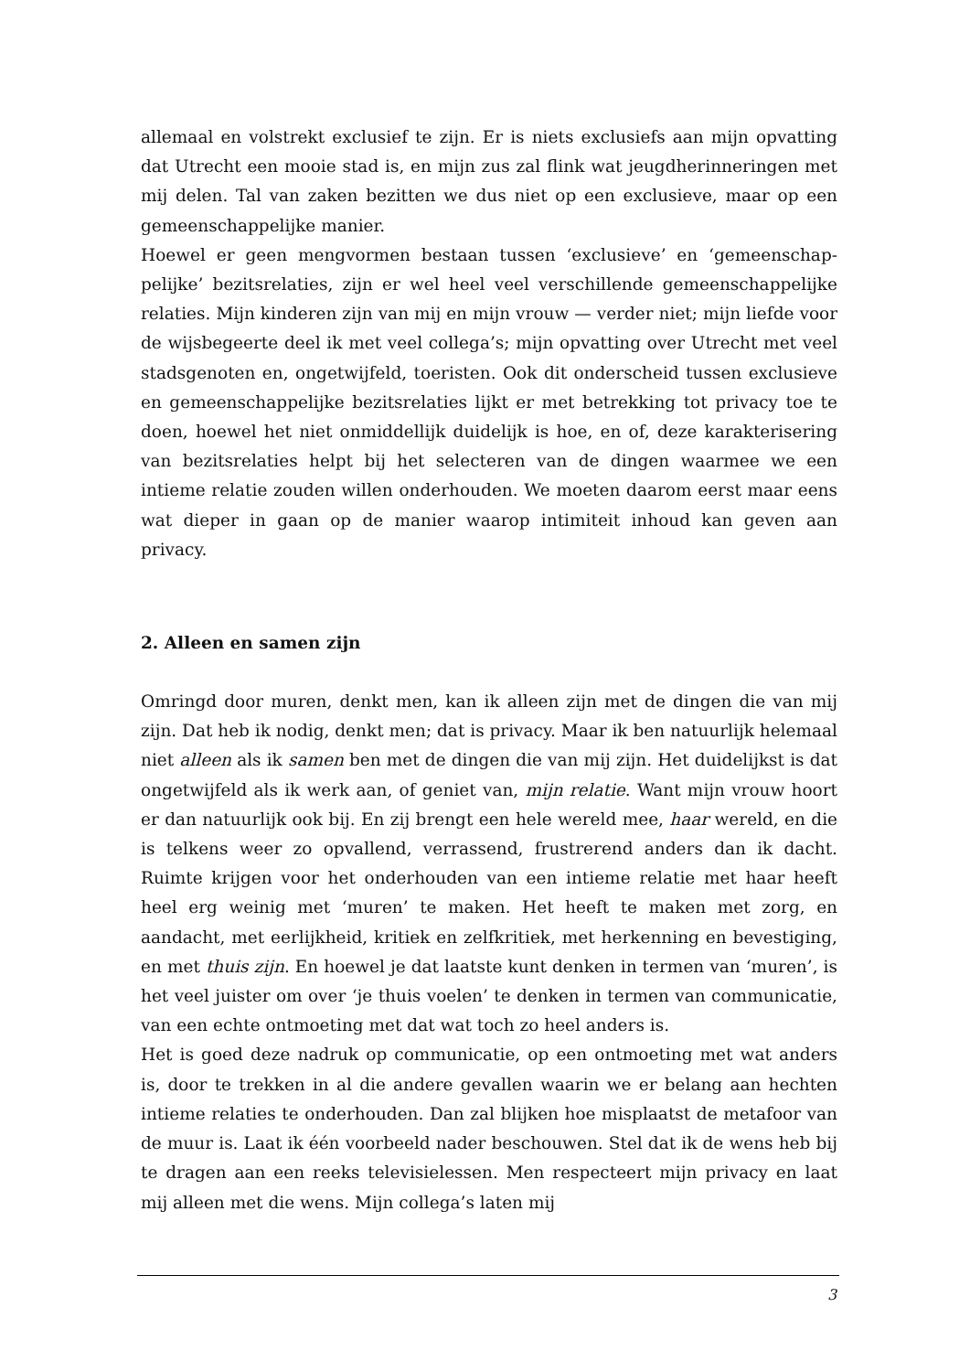allemaal en volstrekt exclusief te zijn. Er is niets exclusiefs aan mijn opvatting dat Utrecht een mooie stad is, en mijn zus zal flink wat jeugd­herinneringen met mij delen. Tal van zaken bezitten we dus niet op een exclusieve, maar op een gemeenschappelijke manier.
Hoewel er geen mengvormen bestaan tussen ‘exclusieve’ en ‘gemeenschap­pelijke’ bezitsrelaties, zijn er wel heel veel verschillende gemeenschappelijke relaties. Mijn kinderen zijn van mij en mijn vrouw — verder niet; mijn liefde voor de wijsbegeerte deel ik met veel collega’s; mijn opvatting over Utrecht met veel stadsgenoten en, ongetwijfeld, toeristen. Ook dit onder­scheid tussen exclusieve en gemeenschappelijke bezitsrelaties lijkt er met betrekking tot privacy toe te doen, hoewel het niet onmiddellijk duidelijk is hoe, en of, deze karakterisering van bezitsrelaties helpt bij het selecteren van de dingen waarmee we een intieme relatie zouden willen onderhouden. We moeten daarom eerst maar eens wat dieper in gaan op de manier waarop intimiteit inhoud kan geven aan privacy.
2. Alleen en samen zijn
Omringd door muren, denkt men, kan ik alleen zijn met de dingen die van mij zijn. Dat heb ik nodig, denkt men; dat is privacy. Maar ik ben natuurlijk helemaal niet alleen als ik samen ben met de dingen die van mij zijn. Het duidelijkst is dat ongetwijfeld als ik werk aan, of geniet van, mijn relatie. Want mijn vrouw hoort er dan natuurlijk ook bij. En zij brengt een hele wereld mee, haar wereld, en die is telkens weer zo opvallend, verrassend, frustrerend anders dan ik dacht. Ruimte krijgen voor het onderhouden van een intieme relatie met haar heeft heel erg weinig met ‘muren’ te maken. Het heeft te maken met zorg, en aandacht, met eerlijkheid, kritiek en zelfkritiek, met herkenning en bevestiging, en met thuis zijn. En hoewel je dat laatste kunt denken in termen van ‘muren’, is het veel juister om over ‘je thuis voelen’ te denken in termen van communicatie, van een echte ontmoe­ting met dat wat toch zo heel anders is.
Het is goed deze nadruk op communicatie, op een ontmoeting met wat anders is, door te trekken in al die andere gevallen waarin we er belang aan hechten intieme relaties te onderhouden. Dan zal blijken hoe misplaatst de metafoor van de muur is. Laat ik één voorbeeld nader beschouwen. Stel dat ik de wens heb bij te dragen aan een reeks televisielessen. Men respecteert mijn privacy en laat mij alleen met die wens. Mijn collega’s laten mij
3